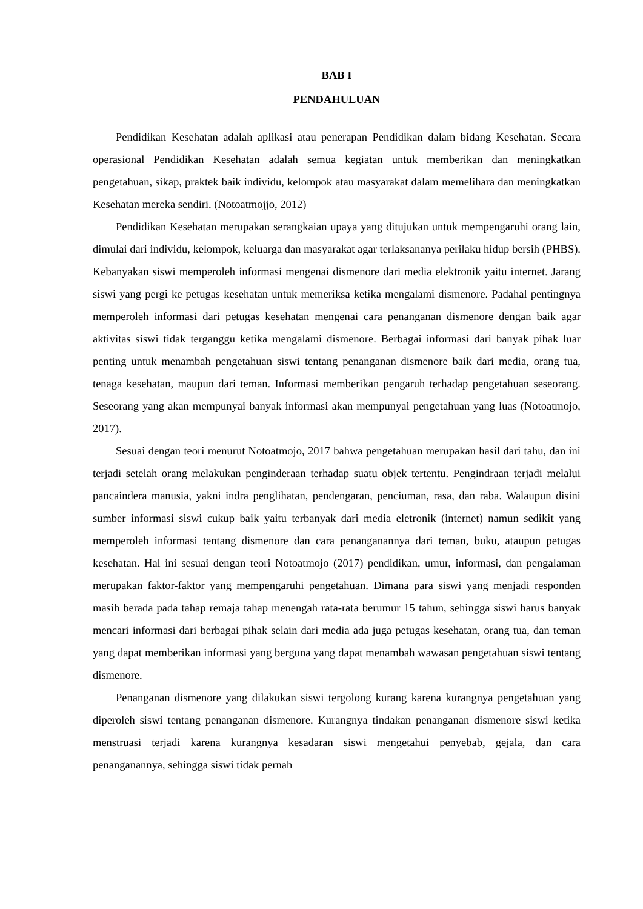BAB I
PENDAHULUAN
Pendidikan Kesehatan adalah aplikasi atau penerapan Pendidikan dalam bidang Kesehatan. Secara operasional Pendidikan Kesehatan adalah semua kegiatan untuk memberikan dan meningkatkan pengetahuan, sikap, praktek baik individu, kelompok atau masyarakat dalam memelihara dan meningkatkan Kesehatan mereka sendiri. (Notoatmojjo, 2012)
Pendidikan Kesehatan merupakan serangkaian upaya yang ditujukan untuk mempengaruhi orang lain, dimulai dari individu, kelompok, keluarga dan masyarakat agar terlaksananya perilaku hidup bersih (PHBS). Kebanyakan siswi memperoleh informasi mengenai dismenore dari media elektronik yaitu internet. Jarang siswi yang pergi ke petugas kesehatan untuk memeriksa ketika mengalami dismenore. Padahal pentingnya memperoleh informasi dari petugas kesehatan mengenai cara penanganan dismenore dengan baik agar aktivitas siswi tidak terganggu ketika mengalami dismenore. Berbagai informasi dari banyak pihak luar penting untuk menambah pengetahuan siswi tentang penanganan dismenore baik dari media, orang tua, tenaga kesehatan, maupun dari teman. Informasi memberikan pengaruh terhadap pengetahuan seseorang. Seseorang yang akan mempunyai banyak informasi akan mempunyai pengetahuan yang luas (Notoatmojo, 2017).
Sesuai dengan teori menurut Notoatmojo, 2017 bahwa pengetahuan merupakan hasil dari tahu, dan ini terjadi setelah orang melakukan penginderaan terhadap suatu objek tertentu. Pengindraan terjadi melalui pancaindera manusia, yakni indra penglihatan, pendengaran, penciuman, rasa, dan raba. Walaupun disini sumber informasi siswi cukup baik yaitu terbanyak dari media eletronik (internet) namun sedikit yang memperoleh informasi tentang dismenore dan cara penanganannya dari teman, buku, ataupun petugas kesehatan. Hal ini sesuai dengan teori Notoatmojo (2017) pendidikan, umur, informasi, dan pengalaman merupakan faktor-faktor yang mempengaruhi pengetahuan. Dimana para siswi yang menjadi responden masih berada pada tahap remaja tahap menengah rata-rata berumur 15 tahun, sehingga siswi harus banyak mencari informasi dari berbagai pihak selain dari media ada juga petugas kesehatan, orang tua, dan teman yang dapat memberikan informasi yang berguna yang dapat menambah wawasan pengetahuan siswi tentang dismenore.
Penanganan dismenore yang dilakukan siswi tergolong kurang karena kurangnya pengetahuan yang diperoleh siswi tentang penanganan dismenore. Kurangnya tindakan penanganan dismenore siswi ketika menstruasi terjadi karena kurangnya kesadaran siswi mengetahui penyebab, gejala, dan cara penanganannya, sehingga siswi tidak pernah